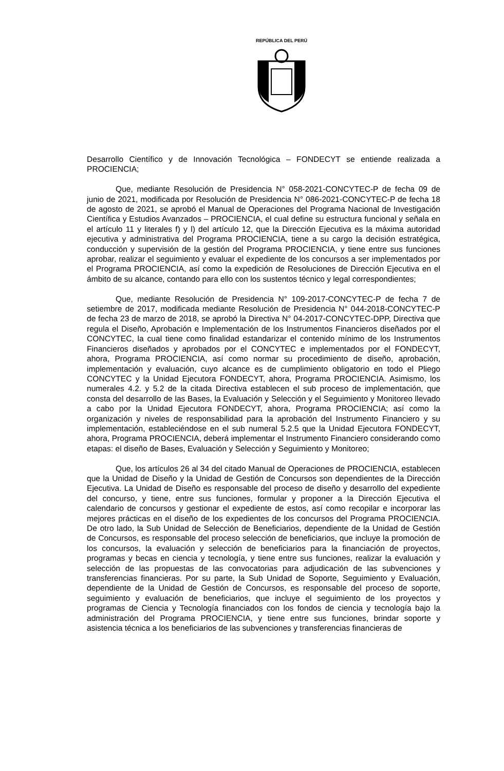REPÚBLICA DEL PERÚ
Desarrollo Científico y de Innovación Tecnológica – FONDECYT se entiende realizada a PROCIENCIA;
Que, mediante Resolución de Presidencia N° 058-2021-CONCYTEC-P de fecha 09 de junio de 2021, modificada por Resolución de Presidencia N° 086-2021-CONCYTEC-P de fecha 18 de agosto de 2021, se aprobó el Manual de Operaciones del Programa Nacional de Investigación Científica y Estudios Avanzados – PROCIENCIA, el cual define su estructura funcional y señala en el artículo 11 y literales f) y l) del artículo 12, que la Dirección Ejecutiva es la máxima autoridad ejecutiva y administrativa del Programa PROCIENCIA, tiene a su cargo la decisión estratégica, conducción y supervisión de la gestión del Programa PROCIENCIA, y tiene entre sus funciones aprobar, realizar el seguimiento y evaluar el expediente de los concursos a ser implementados por el Programa PROCIENCIA, así como la expedición de Resoluciones de Dirección Ejecutiva en el ámbito de su alcance, contando para ello con los sustentos técnico y legal correspondientes;
Que, mediante Resolución de Presidencia N° 109-2017-CONCYTEC-P de fecha 7 de setiembre de 2017, modificada mediante Resolución de Presidencia N° 044-2018-CONCYTEC-P de fecha 23 de marzo de 2018, se aprobó la Directiva N° 04-2017-CONCYTEC-DPP, Directiva que regula el Diseño, Aprobación e Implementación de los Instrumentos Financieros diseñados por el CONCYTEC, la cual tiene como finalidad estandarizar el contenido mínimo de los Instrumentos Financieros diseñados y aprobados por el CONCYTEC e implementados por el FONDECYT, ahora, Programa PROCIENCIA, así como normar su procedimiento de diseño, aprobación, implementación y evaluación, cuyo alcance es de cumplimiento obligatorio en todo el Pliego CONCYTEC y la Unidad Ejecutora FONDECYT, ahora, Programa PROCIENCIA. Asimismo, los numerales 4.2. y 5.2 de la citada Directiva establecen el sub proceso de implementación, que consta del desarrollo de las Bases, la Evaluación y Selección y el Seguimiento y Monitoreo llevado a cabo por la Unidad Ejecutora FONDECYT, ahora, Programa PROCIENCIA; así como la organización y niveles de responsabilidad para la aprobación del Instrumento Financiero y su implementación, estableciéndose en el sub numeral 5.2.5 que la Unidad Ejecutora FONDECYT, ahora, Programa PROCIENCIA, deberá implementar el Instrumento Financiero considerando como etapas: el diseño de Bases, Evaluación y Selección y Seguimiento y Monitoreo;
Que, los artículos 26 al 34 del citado Manual de Operaciones de PROCIENCIA, establecen que la Unidad de Diseño y la Unidad de Gestión de Concursos son dependientes de la Dirección Ejecutiva. La Unidad de Diseño es responsable del proceso de diseño y desarrollo del expediente del concurso, y tiene, entre sus funciones, formular y proponer a la Dirección Ejecutiva el calendario de concursos y gestionar el expediente de estos, así como recopilar e incorporar las mejores prácticas en el diseño de los expedientes de los concursos del Programa PROCIENCIA. De otro lado, la Sub Unidad de Selección de Beneficiarios, dependiente de la Unidad de Gestión de Concursos, es responsable del proceso selección de beneficiarios, que incluye la promoción de los concursos, la evaluación y selección de beneficiarios para la financiación de proyectos, programas y becas en ciencia y tecnología, y tiene entre sus funciones, realizar la evaluación y selección de las propuestas de las convocatorias para adjudicación de las subvenciones y transferencias financieras. Por su parte, la Sub Unidad de Soporte, Seguimiento y Evaluación, dependiente de la Unidad de Gestión de Concursos, es responsable del proceso de soporte, seguimiento y evaluación de beneficiarios, que incluye el seguimiento de los proyectos y programas de Ciencia y Tecnología financiados con los fondos de ciencia y tecnología bajo la administración del Programa PROCIENCIA, y tiene entre sus funciones, brindar soporte y asistencia técnica a los beneficiarios de las subvenciones y transferencias financieras de